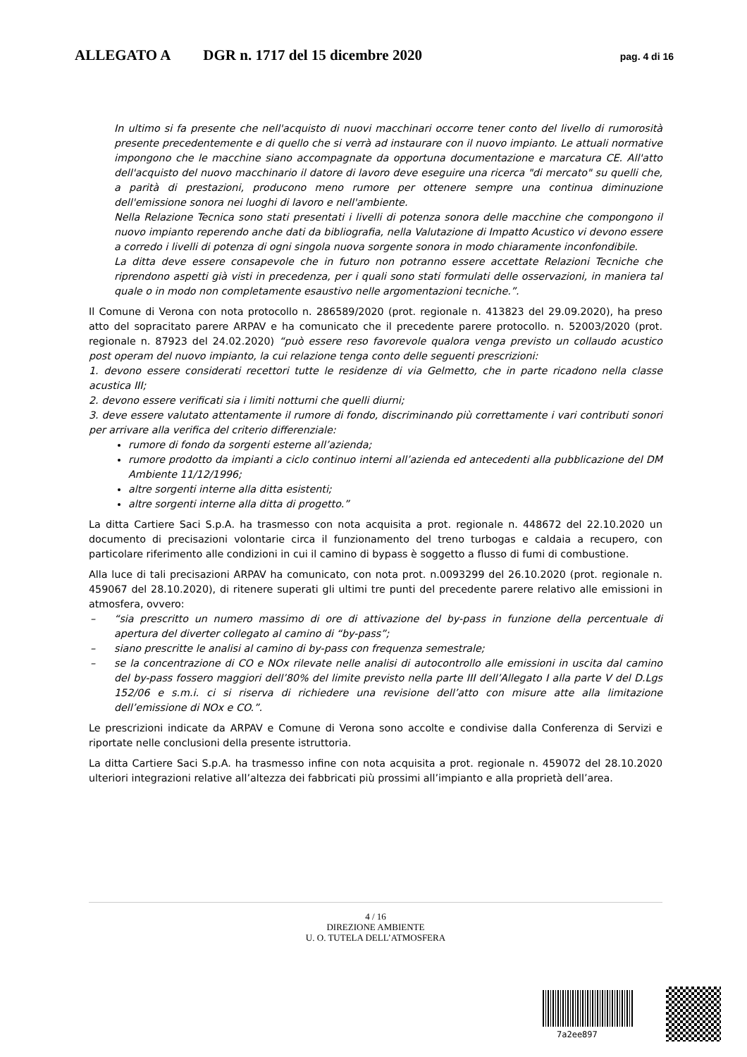ALLEGATO A DGR n. 1717 del 15 dicembre 2020 pag. 4 di 16
In ultimo si fa presente che nell'acquisto di nuovi macchinari occorre tener conto del livello di rumorosità presente precedentemente e di quello che si verrà ad instaurare con il nuovo impianto. Le attuali normative impongono che le macchine siano accompagnate da opportuna documentazione e marcatura CE. All'atto dell'acquisto del nuovo macchinario il datore di lavoro deve eseguire una ricerca "di mercato" su quelli che, a parità di prestazioni, producono meno rumore per ottenere sempre una continua diminuzione dell'emissione sonora nei luoghi di lavoro e nell'ambiente.
Nella Relazione Tecnica sono stati presentati i livelli di potenza sonora delle macchine che compongono il nuovo impianto reperendo anche dati da bibliografia, nella Valutazione di Impatto Acustico vi devono essere a corredo i livelli di potenza di ogni singola nuova sorgente sonora in modo chiaramente inconfondibile.
La ditta deve essere consapevole che in futuro non potranno essere accettate Relazioni Tecniche che riprendono aspetti già visti in precedenza, per i quali sono stati formulati delle osservazioni, in maniera tal quale o in modo non completamente esaustivo nelle argomentazioni tecniche.”.
Il Comune di Verona con nota protocollo n. 286589/2020 (prot. regionale n. 413823 del 29.09.2020), ha preso atto del sopracitato parere ARPAV e ha comunicato che il precedente parere protocollo. n. 52003/2020 (prot. regionale n. 87923 del 24.02.2020) “può essere reso favorevole qualora venga previsto un collaudo acustico post operam del nuovo impianto, la cui relazione tenga conto delle seguenti prescrizioni:
1. devono essere considerati recettori tutte le residenze di via Gelmetto, che in parte ricadono nella classe acustica III;
2. devono essere verificati sia i limiti notturni che quelli diurni;
3. deve essere valutato attentamente il rumore di fondo, discriminando più correttamente i vari contributi sonori per arrivare alla verifica del criterio differenziale:
rumore di fondo da sorgenti esterne all’azienda;
rumore prodotto da impianti a ciclo continuo interni all’azienda ed antecedenti alla pubblicazione del DM Ambiente 11/12/1996;
altre sorgenti interne alla ditta esistenti;
altre sorgenti interne alla ditta di progetto.”
La ditta Cartiere Saci S.p.A. ha trasmesso con nota acquisita a prot. regionale n. 448672 del 22.10.2020 un documento di precisazioni volontarie circa il funzionamento del treno turbogas e caldaia a recupero, con particolare riferimento alle condizioni in cui il camino di bypass è soggetto a flusso di fumi di combustione.
Alla luce di tali precisazioni ARPAV ha comunicato, con nota prot. n.0093299 del 26.10.2020 (prot. regionale n. 459067 del 28.10.2020), di ritenere superati gli ultimi tre punti del precedente parere relativo alle emissioni in atmosfera, ovvero:
– “sia prescritto un numero massimo di ore di attivazione del by-pass in funzione della percentuale di apertura del diverter collegato al camino di “by-pass”;
– siano prescritte le analisi al camino di by-pass con frequenza semestrale;
– se la concentrazione di CO e NOx rilevate nelle analisi di autocontrollo alle emissioni in uscita dal camino del by-pass fossero maggiori dell’80% del limite previsto nella parte III dell’Allegato I alla parte V del D.Lgs 152/06 e s.m.i. ci si riserva di richiedere una revisione dell’atto con misure atte alla limitazione dell’emissione di NOx e CO.”.
Le prescrizioni indicate da ARPAV e Comune di Verona sono accolte e condivise dalla Conferenza di Servizi e riportate nelle conclusioni della presente istruttoria.
La ditta Cartiere Saci S.p.A. ha trasmesso infine con nota acquisita a prot. regionale n. 459072 del 28.10.2020 ulteriori integrazioni relative all’altezza dei fabbricati più prossimi all’impianto e alla proprietà dell’area.
4 / 16
DIREZIONE AMBIENTE
U. O. TUTELA DELL’ATMOSFERA
7a2ee897